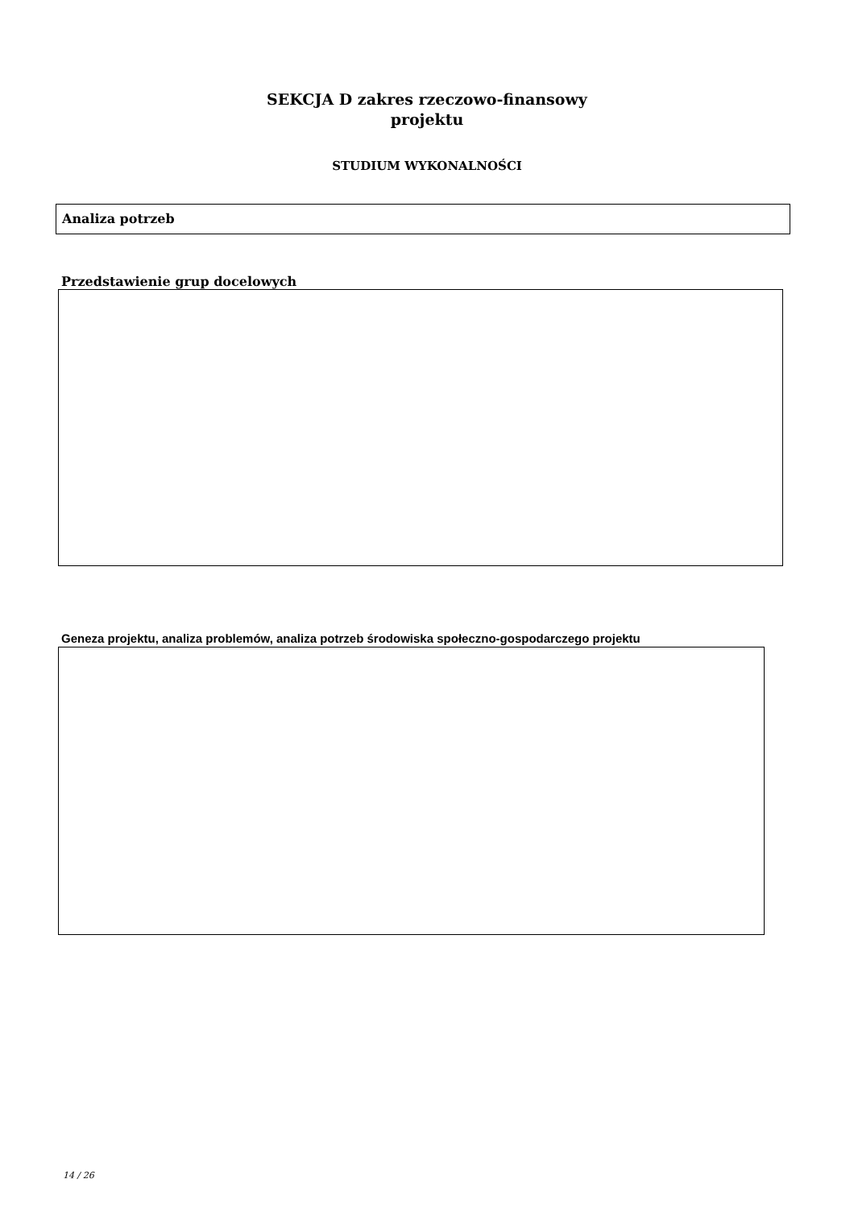SEKCJA D zakres rzeczowo-finansowy
projektu
STUDIUM WYKONALNOŚCI
Analiza potrzeb
Przedstawienie grup docelowych
Geneza projektu, analiza problemów, analiza potrzeb środowiska społeczno-gospodarczego projektu
14 / 26